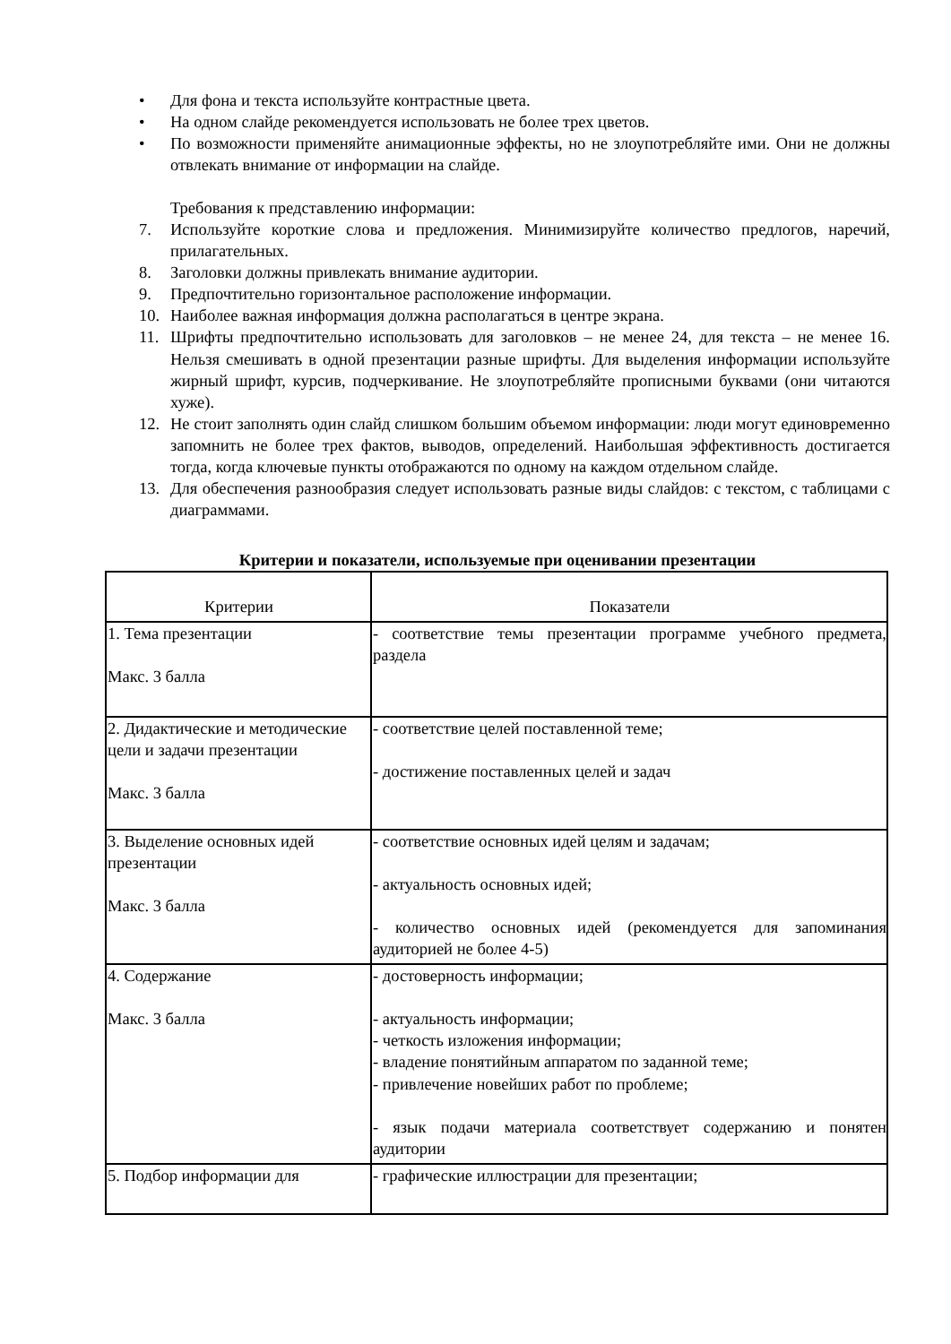• Для фона и текста используйте контрастные цвета.
• На одном слайде рекомендуется использовать не более трех цветов.
• По возможности применяйте анимационные эффекты, но не злоупотребляйте ими. Они не должны отвлекать внимание от информации на слайде.
Требования к представлению информации:
7. Используйте короткие слова и предложения. Минимизируйте количество предлогов, наречий, прилагательных.
8. Заголовки должны привлекать внимание аудитории.
9. Предпочтительно горизонтальное расположение информации.
10. Наиболее важная информация должна располагаться в центре экрана.
11. Шрифты предпочтительно использовать для заголовков – не менее 24, для текста – не менее 16. Нельзя смешивать в одной презентации разные шрифты. Для выделения информации используйте жирный шрифт, курсив, подчеркивание. Не злоупотребляйте прописными буквами (они читаются хуже).
12. Не стоит заполнять один слайд слишком большим объемом информации: люди могут единовременно запомнить не более трех фактов, выводов, определений. Наибольшая эффективность достигается тогда, когда ключевые пункты отображаются по одному на каждом отдельном слайде.
13. Для обеспечения разнообразия следует использовать разные виды слайдов: с текстом, с таблицами с диаграммами.
Критерии и показатели, используемые при оценивании презентации
| Критерии | Показатели |
| 1. Тема презентации Макс. 3 балла | - соответствие темы презентации программе учебного предмета, раздела |
| 2. Дидактические и методические цели и задачи презентации Макс. 3 балла | - соответствие целей поставленной теме; - достижение поставленных целей и задач |
| 3. Выделение основных идей презентации Макс. 3 балла | - соответствие основных идей целям и задачам; - актуальность основных идей; - количество основных идей (рекомендуется для запоминания аудиторией не более 4-5) |
| 4. Содержание Макс. 3 балла | - достоверность информации; - актуальность информации; - четкость изложения информации; - владение понятийным аппаратом по заданной теме; - привлечение новейших работ по проблеме; - язык подачи материала соответствует содержанию и понятен аудитории |
| 5. Подбор информации для | - графические иллюстрации для презентации; |